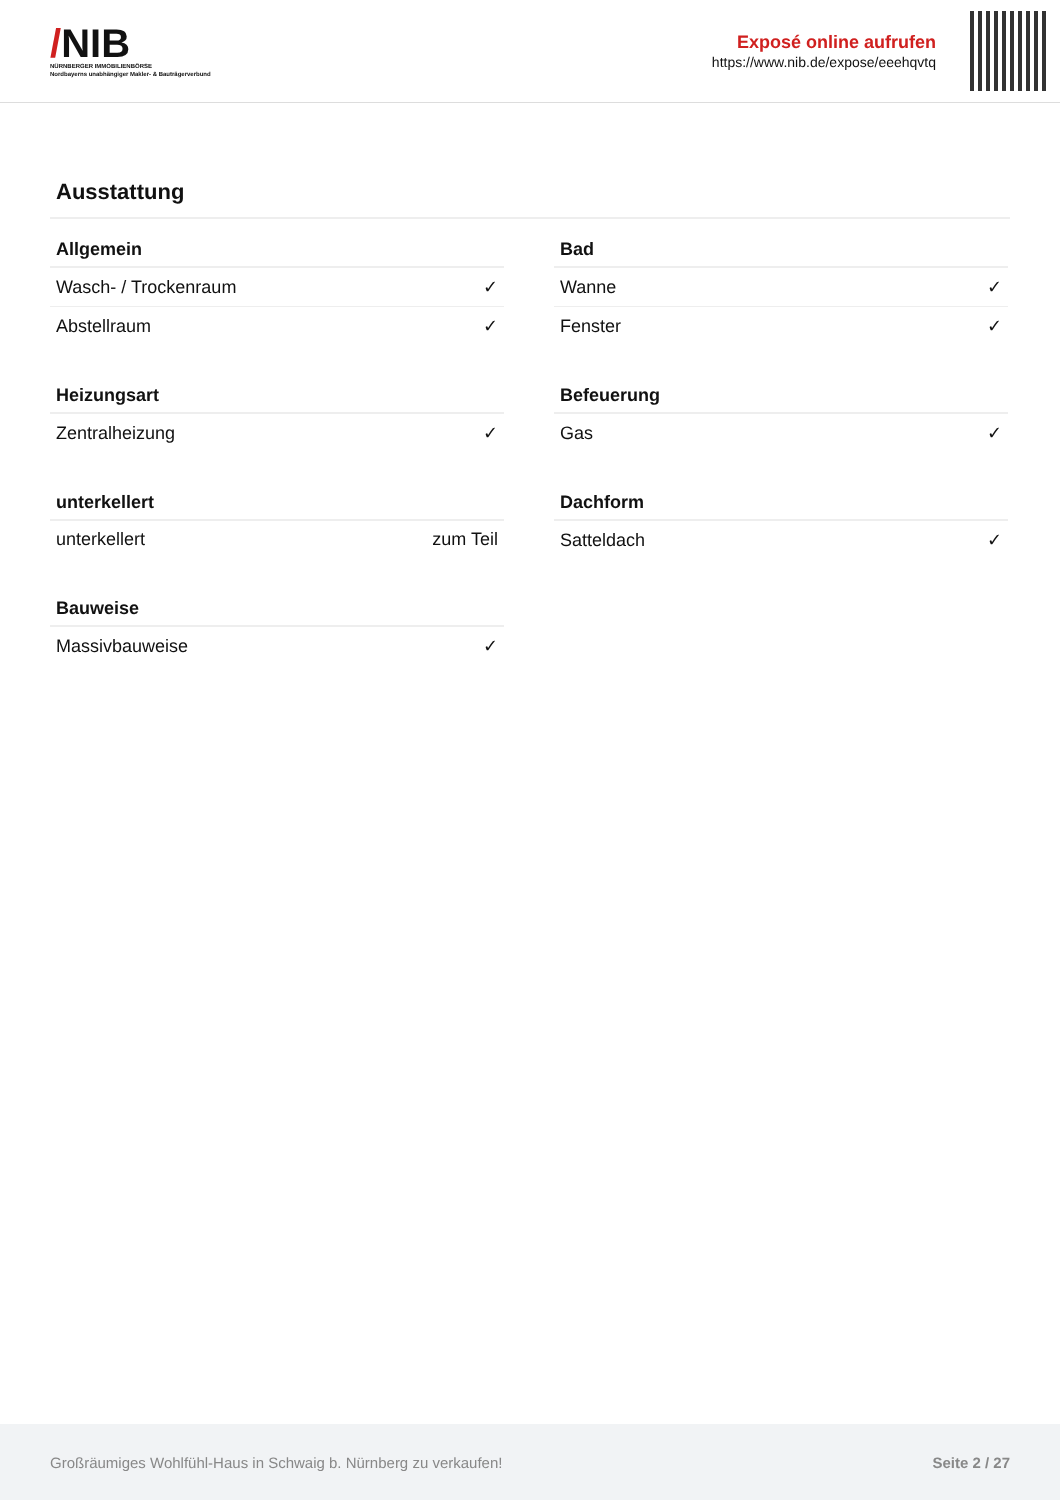/NIB
NÜRNBERGER IMMOBILIENBÖRSE
Nordbayerns unabhängiger Makler- & Bauträgerverbund
Exposé online aufrufen
https://www.nib.de/expose/eeehqvtq
Ausstattung
| Allgemein | |
| --- | --- |
| Wasch- / Trockenraum | ✓ |
| Abstellraum | ✓ |
| Heizungsart | |
| --- | --- |
| Zentralheizung | ✓ |
| unterkellert | |
| --- | --- |
| unterkellert | zum Teil |
| Bauweise | |
| --- | --- |
| Massivbauweise | ✓ |
| Bad | |
| --- | --- |
| Wanne | ✓ |
| Fenster | ✓ |
| Befeuerung | |
| --- | --- |
| Gas | ✓ |
| Dachform | |
| --- | --- |
| Satteldach | ✓ |
Großräumiges Wohlfühl-Haus in Schwaig b. Nürnberg zu verkaufen! Seite 2 / 27